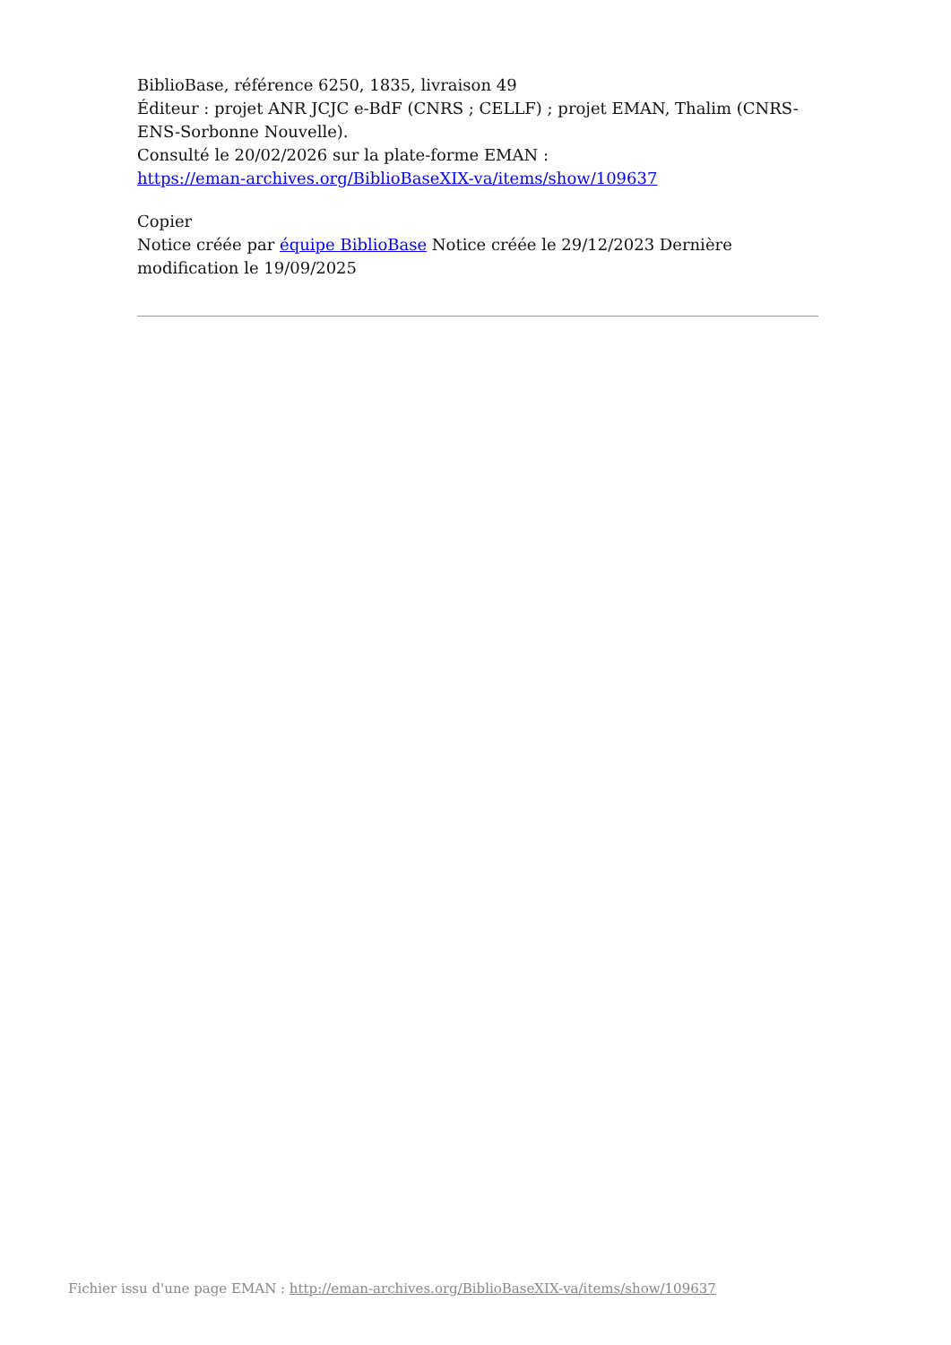BiblioBase, référence 6250, 1835, livraison 49
Éditeur : projet ANR JCJC e-BdF (CNRS ; CELLF) ; projet EMAN, Thalim (CNRS-ENS-Sorbonne Nouvelle).
Consulté le 20/02/2026 sur la plate-forme EMAN :
https://eman-archives.org/BiblioBaseXIX-va/items/show/109637
Copier
Notice créée par équipe BiblioBase Notice créée le 29/12/2023 Dernière modification le 19/09/2025
Fichier issu d'une page EMAN : http://eman-archives.org/BiblioBaseXIX-va/items/show/109637